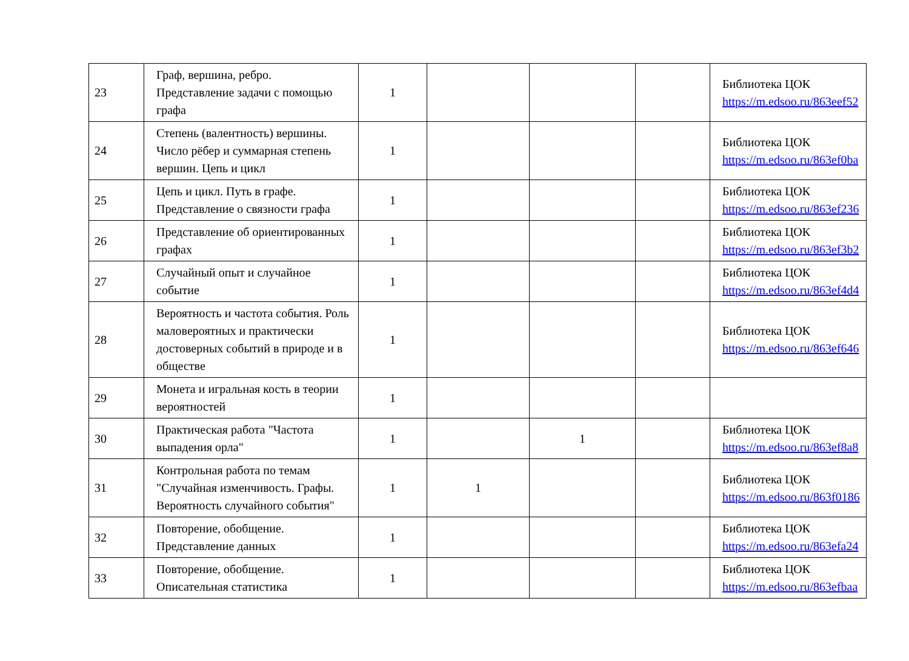| 23 | Граф, вершина, ребро. Представление задачи с помощью графа | 1 | | | | Библиотека ЦОК https://m.edsoo.ru/863eef52 |
| 24 | Степень (валентность) вершины. Число рёбер и суммарная степень вершин. Цепь и цикл | 1 | | | | Библиотека ЦОК https://m.edsoo.ru/863ef0ba |
| 25 | Цепь и цикл. Путь в графе. Представление о связности графа | 1 | | | | Библиотека ЦОК https://m.edsoo.ru/863ef236 |
| 26 | Представление об ориентированных графах | 1 | | | | Библиотека ЦОК https://m.edsoo.ru/863ef3b2 |
| 27 | Случайный опыт и случайное событие | 1 | | | | Библиотека ЦОК https://m.edsoo.ru/863ef4d4 |
| 28 | Вероятность и частота события. Роль маловероятных и практически достоверных событий в природе и в обществе | 1 | | | | Библиотека ЦОК https://m.edsoo.ru/863ef646 |
| 29 | Монета и игральная кость в теории вероятностей | 1 | | | | |
| 30 | Практическая работа "Частота выпадения орла" | 1 | | 1 | | Библиотека ЦОК https://m.edsoo.ru/863ef8a8 |
| 31 | Контрольная работа по темам "Случайная изменчивость. Графы. Вероятность случайного события" | 1 | 1 | | | Библиотека ЦОК https://m.edsoo.ru/863f0186 |
| 32 | Повторение, обобщение. Представление данных | 1 | | | | Библиотека ЦОК https://m.edsoo.ru/863efa24 |
| 33 | Повторение, обобщение. Описательная статистика | 1 | | | | Библиотека ЦОК https://m.edsoo.ru/863efbaa |